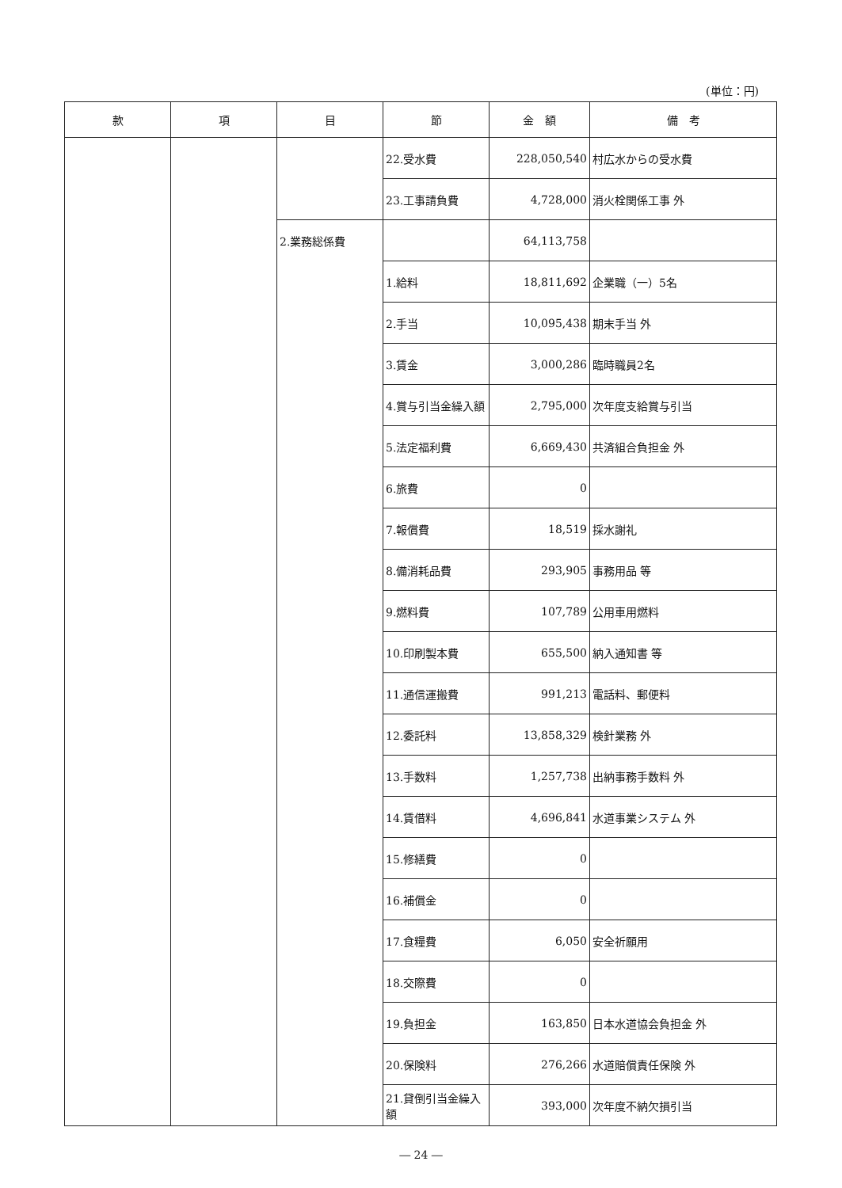(単位：円)
| 款 | 項 | 目 | 節 | 金 額 | 備 考 |
| --- | --- | --- | --- | --- | --- |
| | | | 22.受水費 | 228,050,540 | 村広水からの受水費 |
| | | | 23.工事請負費 | 4,728,000 | 消火栓関係工事 外 |
| | | 2.業務総係費 | | 64,113,758 | |
| | | | 1.給料 | 18,811,692 | 企業職（一）5名 |
| | | | 2.手当 | 10,095,438 | 期末手当 外 |
| | | | 3.賃金 | 3,000,286 | 臨時職員2名 |
| | | | 4.賞与引当金繰入額 | 2,795,000 | 次年度支給賞与引当 |
| | | | 5.法定福利費 | 6,669,430 | 共済組合負担金 外 |
| | | | 6.旅費 | 0 | |
| | | | 7.報償費 | 18,519 | 採水謝礼 |
| | | | 8.備消耗品費 | 293,905 | 事務用品 等 |
| | | | 9.燃料費 | 107,789 | 公用車用燃料 |
| | | | 10.印刷製本費 | 655,500 | 納入通知書 等 |
| | | | 11.通信運搬費 | 991,213 | 電話料、郵便料 |
| | | | 12.委託料 | 13,858,329 | 検針業務 外 |
| | | | 13.手数料 | 1,257,738 | 出納事務手数料 外 |
| | | | 14.賃借料 | 4,696,841 | 水道事業システム 外 |
| | | | 15.修繕費 | 0 | |
| | | | 16.補償金 | 0 | |
| | | | 17.食糧費 | 6,050 | 安全祈願用 |
| | | | 18.交際費 | 0 | |
| | | | 19.負担金 | 163,850 | 日本水道協会負担金 外 |
| | | | 20.保険料 | 276,266 | 水道賠償責任保険 外 |
| | | | 21.貸倒引当金繰入額 | 393,000 | 次年度不納欠損引当 |
― 24 ―